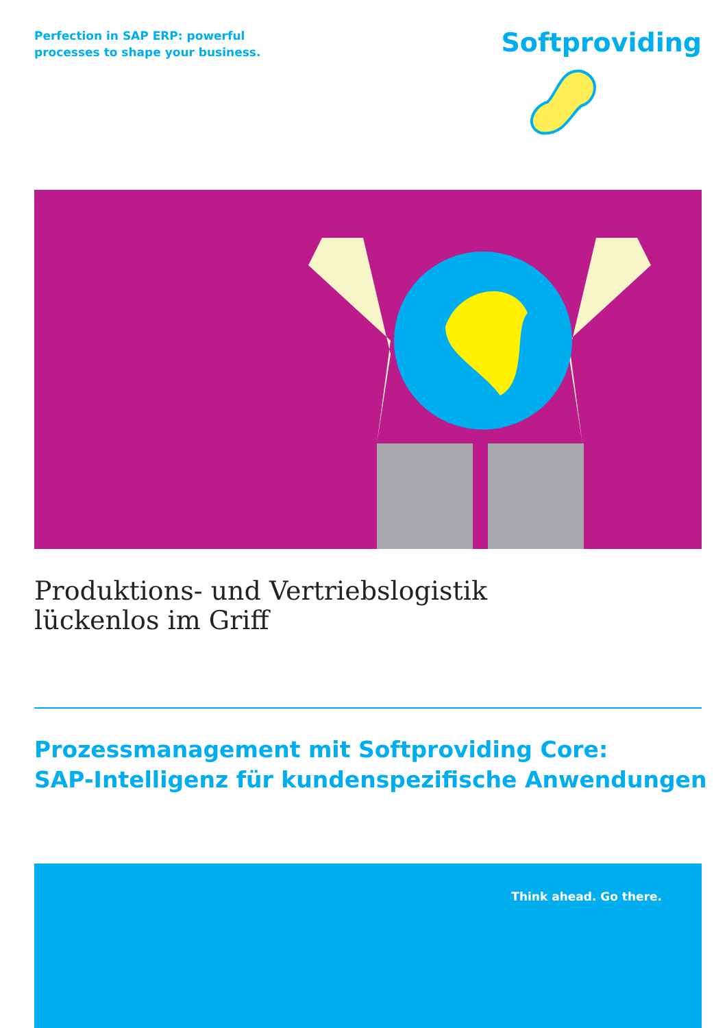Perfection in SAP ERP: powerful
processes to shape your business.
Softproviding
Produktions- und Vertriebslogistik
lückenlos im Griff
Prozessmanagement mit Softproviding Core:
SAP-Intelligenz für kundenspezifische Anwendungen
Think ahead. Go there.